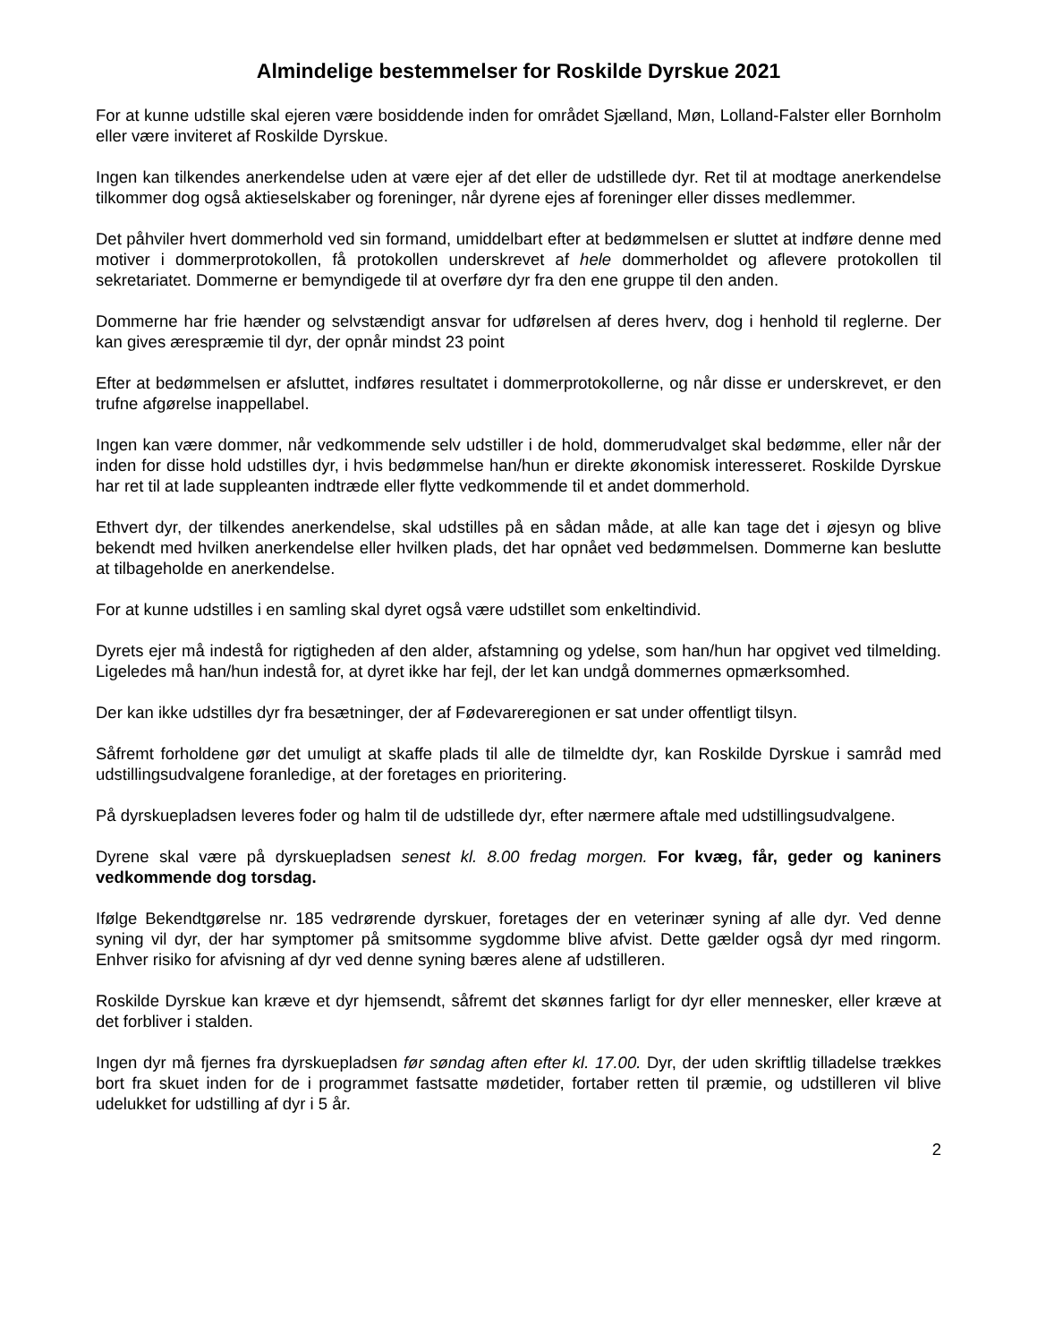Almindelige bestemmelser for Roskilde Dyrskue 2021
For at kunne udstille skal ejeren være bosiddende inden for området Sjælland, Møn, Lolland-Falster eller Bornholm eller være inviteret af Roskilde Dyrskue.
Ingen kan tilkendes anerkendelse uden at være ejer af det eller de udstillede dyr. Ret til at modtage anerkendelse tilkommer dog også aktieselskaber og foreninger, når dyrene ejes af foreninger eller disses medlemmer.
Det påhviler hvert dommerhold ved sin formand, umiddelbart efter at bedømmelsen er sluttet at indføre denne med motiver i dommerprotokollen, få protokollen underskrevet af hele dommerholdet og aflevere protokollen til sekretariatet. Dommerne er bemyndigede til at overføre dyr fra den ene gruppe til den anden.
Dommerne har frie hænder og selvstændigt ansvar for udførelsen af deres hverv, dog i henhold til reglerne. Der kan gives ærespræmie til dyr, der opnår mindst 23 point
Efter at bedømmelsen er afsluttet, indføres resultatet i dommerprotokollerne, og når disse er underskrevet, er den trufne afgørelse inappellabel.
Ingen kan være dommer, når vedkommende selv udstiller i de hold, dommerudvalget skal bedømme, eller når der inden for disse hold udstilles dyr, i hvis bedømmelse han/hun er direkte økonomisk interesseret. Roskilde Dyrskue har ret til at lade suppleanten indtræde eller flytte vedkommende til et andet dommerhold.
Ethvert dyr, der tilkendes anerkendelse, skal udstilles på en sådan måde, at alle kan tage det i øjesyn og blive bekendt med hvilken anerkendelse eller hvilken plads, det har opnået ved bedømmelsen. Dommerne kan beslutte at tilbageholde en anerkendelse.
For at kunne udstilles i en samling skal dyret også være udstillet som enkeltindivid.
Dyrets ejer må indestå for rigtigheden af den alder, afstamning og ydelse, som han/hun har opgivet ved tilmelding. Ligeledes må han/hun indestå for, at dyret ikke har fejl, der let kan undgå dommernes opmærksomhed.
Der kan ikke udstilles dyr fra besætninger, der af Fødevareregionen er sat under offentligt tilsyn.
Såfremt forholdene gør det umuligt at skaffe plads til alle de tilmeldte dyr, kan Roskilde Dyrskue i samråd med udstillingsudvalgene foranledige, at der foretages en prioritering.
På dyrskuepladsen leveres foder og halm til de udstillede dyr, efter nærmere aftale med udstillingsudvalgene.
Dyrene skal være på dyrskuepladsen senest kl. 8.00 fredag morgen. For kvæg, får, geder og kaniners vedkommende dog torsdag.
Ifølge Bekendtgørelse nr. 185 vedrørende dyrskuer, foretages der en veterinær syning af alle dyr. Ved denne syning vil dyr, der har symptomer på smitsomme sygdomme blive afvist. Dette gælder også dyr med ringorm. Enhver risiko for afvisning af dyr ved denne syning bæres alene af udstilleren.
Roskilde Dyrskue kan kræve et dyr hjemsendt, såfremt det skønnes farligt for dyr eller mennesker, eller kræve at det forbliver i stalden.
Ingen dyr må fjernes fra dyrskuepladsen før søndag aften efter kl. 17.00. Dyr, der uden skriftlig tilladelse trækkes bort fra skuet inden for de i programmet fastsatte mødetider, fortaber retten til præmie, og udstilleren vil blive udelukket for udstilling af dyr i 5 år.
2